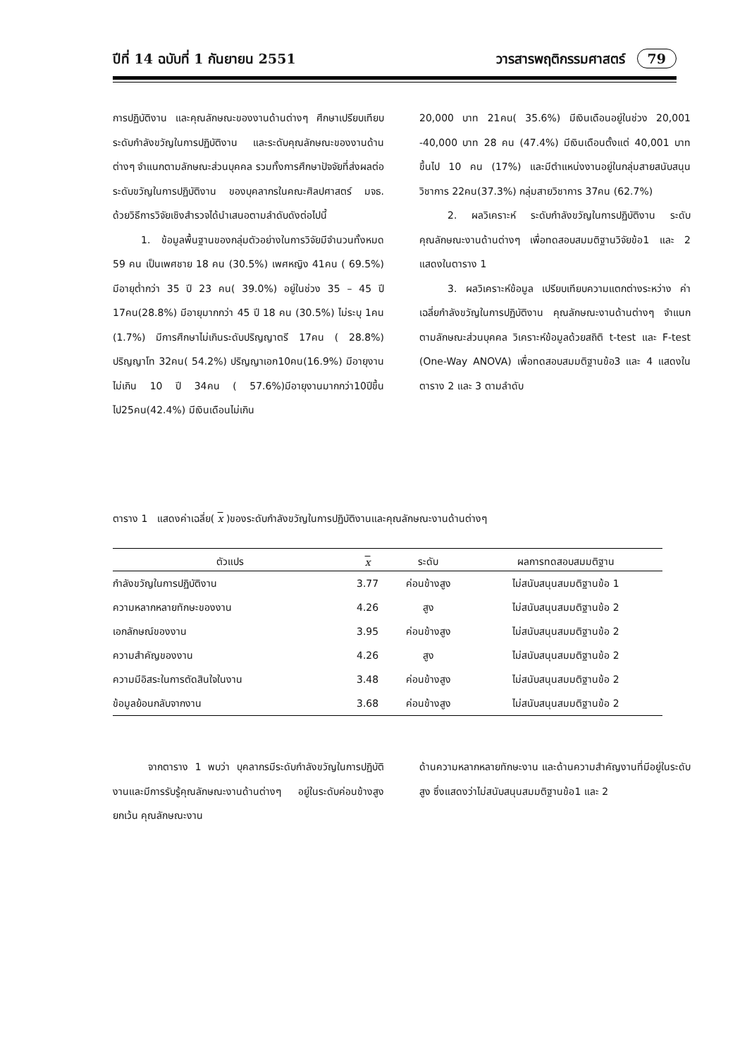ปีที่ 14 ฉบับที่ 1 กันยายน 2551 วารสารพฤติกรรมศาสตร์ 79
การปฏิบัติงาน และคุณลักษณะของงานด้านต่างๆ ศึกษาเปรียบเทียบระดับกำลังขวัญในการปฏิบัติงาน และระดับคุณลักษณะของงานด้านต่างๆ จำแนกตามลักษณะส่วนบุคคล รวมทั้งการศึกษาปัจจัยที่ส่งผลต่อระดับขวัญในการปฏิบัติงาน ของบุคลากรในคณะศิลปศาสตร์ มจธ. ด้วยวิธีการวิจัยเชิงสำรวจได้นำเสนอตามลำดับดังต่อไปนี้
1. ข้อมูลพื้นฐานของกลุ่มตัวอย่างในการวิจัยมีจำนวนทั้งหมด 59 คน เป็นเพศชาย 18 คน (30.5%) เพศหญิง 41คน ( 69.5%) มีอายุต่ำกว่า 35 ปี 23 คน( 39.0%) อยู่ในช่วง 35 – 45 ปี 17คน(28.8%) มีอายุมากกว่า 45 ปี 18 คน (30.5%) ไม่ระบุ 1คน (1.7%) มีการศึกษาไม่เกินระดับปริญญาตรี 17คน ( 28.8%) ปริญญาโท 32คน( 54.2%) ปริญญาเอก10คน(16.9%) มีอายุงานไม่เกิน 10 ปี 34คน ( 57.6%)มีอายุงานมากกว่า10ปีขึ้นไป25คน(42.4%) มีเงินเดือนไม่เกิน
20,000 บาท 21คน( 35.6%) มีเงินเดือนอยู่ในช่วง 20,001 -40,000 บาท 28 คน (47.4%) มีเงินเดือนตั้งแต่ 40,001 บาท ขึ้นไป 10 คน (17%) และมีตำแหน่งงานอยู่ในกลุ่มสายสนับสนุนวิชาการ 22คน(37.3%) กลุ่มสายวิชาการ 37คน (62.7%)
2. ผลวิเคราะห์ ระดับกำลังขวัญในการปฏิบัติงาน ระดับคุณลักษณะงานด้านต่างๆ เพื่อทดสอบสมมติฐานวิจัยข้อ1 และ 2 แสดงในตาราง 1
3. ผลวิเคราะห์ข้อมูล เปรียบเทียบความแตกต่างระหว่าง ค่าเฉลี่ยกำลังขวัญในการปฏิบัติงาน คุณลักษณะงานด้านต่างๆ จำแนกตามลักษณะส่วนบุคคล วิเคราะห์ข้อมูลด้วยสถิติ t-test และ F-test (One-Way ANOVA) เพื่อทดสอบสมมติฐานข้อ3 และ 4 แสดงในตาราง 2 และ 3 ตามลำดับ
ตาราง 1 แสดงค่าเฉลี่ย( x )ของระดับกำลังขวัญในการปฏิบัติงานและคุณลักษณะงานด้านต่างๆ
| ตัวแปร | x | ระดับ | ผลการทดสอบสมมติฐาน |
| --- | --- | --- | --- |
| กำลังขวัญในการปฏิบัติงาน | 3.77 | ค่อนข้างสูง | ไม่สนับสนุนสมมติฐานข้อ 1 |
| ความหลากหลายทักษะของงาน | 4.26 | สูง | ไม่สนับสนุนสมมติฐานข้อ 2 |
| เอกลักษณ์ของงาน | 3.95 | ค่อนข้างสูง | ไม่สนับสนุนสมมติฐานข้อ 2 |
| ความสำคัญของงาน | 4.26 | สูง | ไม่สนับสนุนสมมติฐานข้อ 2 |
| ความมีอิสระในการตัดสินใจในงาน | 3.48 | ค่อนข้างสูง | ไม่สนับสนุนสมมติฐานข้อ 2 |
| ข้อมูลย้อนกลับจากงาน | 3.68 | ค่อนข้างสูง | ไม่สนับสนุนสมมติฐานข้อ 2 |
จากตาราง 1 พบว่า บุคลากรมีระดับกำลังขวัญในการปฏิบัติงานและมีการรับรู้คุณลักษณะงานด้านต่างๆ อยู่ในระดับค่อนข้างสูง ยกเว้น คุณลักษณะงาน
ด้านความหลากหลายทักษะงาน และด้านความสำคัญงานที่มีอยู่ในระดับสูง ซึ่งแสดงว่าไม่สนับสนุนสมมติฐานข้อ1 และ 2